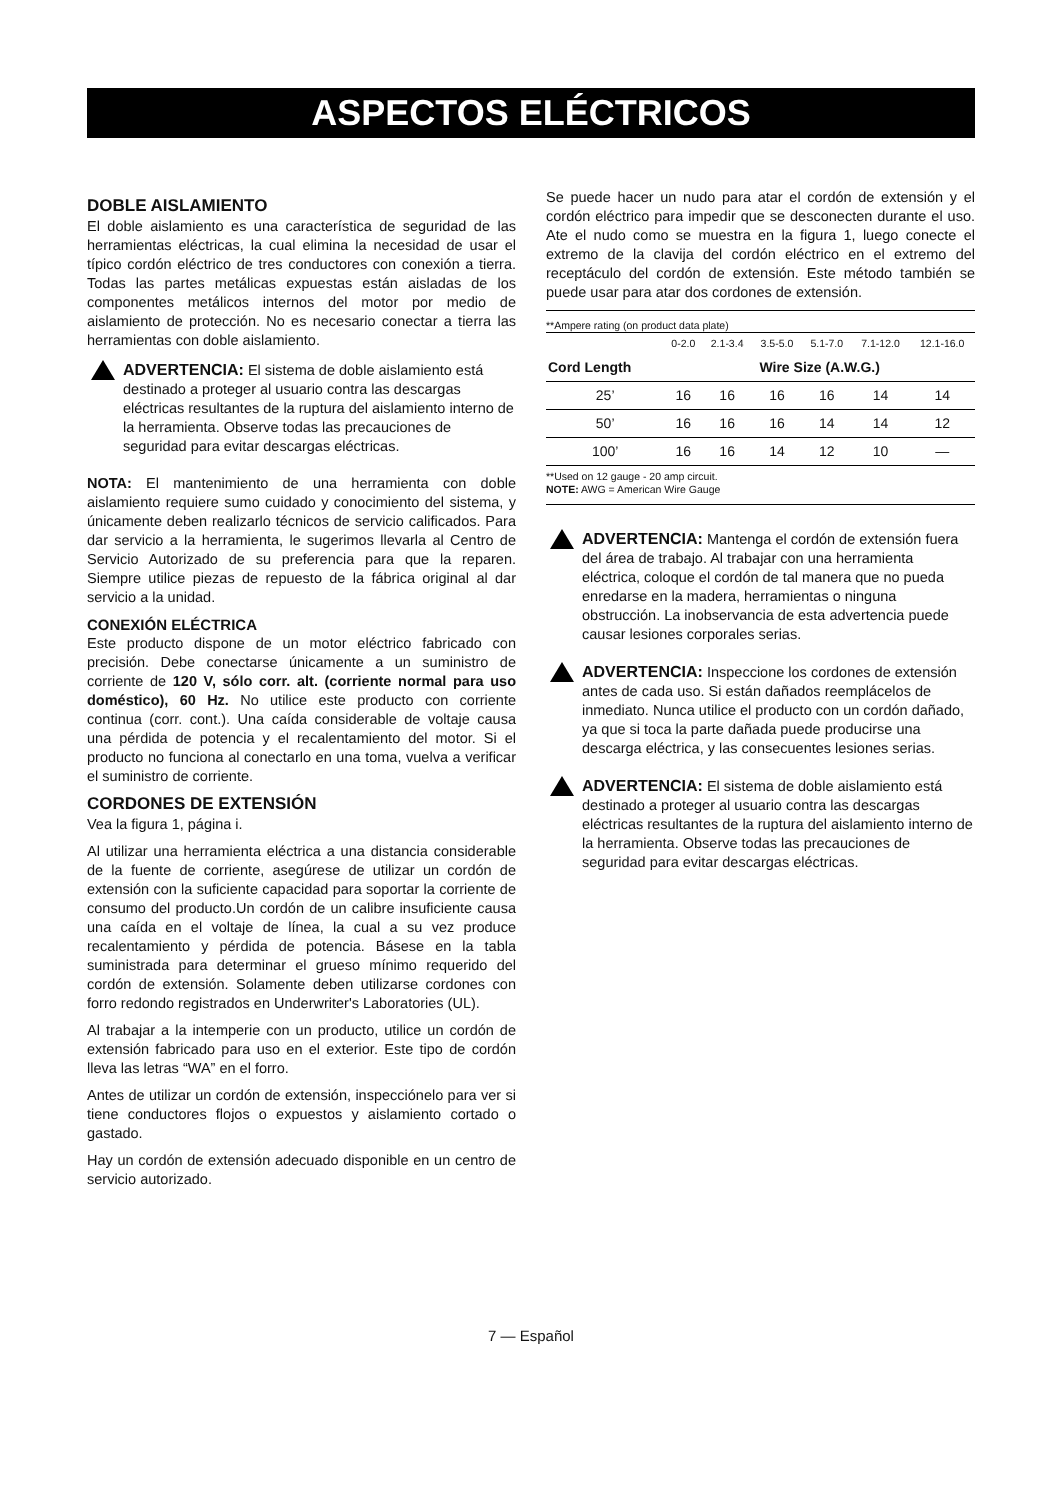ASPECTOS ELÉCTRICOS
DOBLE AISLAMIENTO
El doble aislamiento es una característica de seguridad de las herramientas eléctricas, la cual elimina la necesidad de usar el típico cordón eléctrico de tres conductores con conexión a tierra. Todas las partes metálicas expuestas están aisladas de los componentes metálicos internos del motor por medio de aislamiento de protección. No es necesario conectar a tierra las herramientas con doble aislamiento.
ADVERTENCIA: El sistema de doble aislamiento está destinado a proteger al usuario contra las descargas eléctricas resultantes de la ruptura del aislamiento interno de la herramienta. Observe todas las precauciones de seguridad para evitar descargas eléctricas.
NOTA: El mantenimiento de una herramienta con doble aislamiento requiere sumo cuidado y conocimiento del sistema, y únicamente deben realizarlo técnicos de servicio calificados. Para dar servicio a la herramienta, le sugerimos llevarla al Centro de Servicio Autorizado de su preferencia para que la reparen. Siempre utilice piezas de repuesto de la fábrica original al dar servicio a la unidad.
CONEXIÓN ELÉCTRICA
Este producto dispone de un motor eléctrico fabricado con precisión. Debe conectarse únicamente a un suministro de corriente de 120 V, sólo corr. alt. (corriente normal para uso doméstico), 60 Hz. No utilice este producto con corriente continua (corr. cont.). Una caída considerable de voltaje causa una pérdida de potencia y el recalentamiento del motor. Si el producto no funciona al conectarlo en una toma, vuelva a verificar el suministro de corriente.
CORDONES DE EXTENSIÓN
Vea la figura 1, página i.
Al utilizar una herramienta eléctrica a una distancia considerable de la fuente de corriente, asegúrese de utilizar un cordón de extensión con la suficiente capacidad para soportar la corriente de consumo del producto.Un cordón de un calibre insuficiente causa una caída en el voltaje de línea, la cual a su vez produce recalentamiento y pérdida de potencia. Básese en la tabla suministrada para determinar el grueso mínimo requerido del cordón de extensión. Solamente deben utilizarse cordones con forro redondo registrados en Underwriter's Laboratories (UL).
Al trabajar a la intemperie con un producto, utilice un cordón de extensión fabricado para uso en el exterior. Este tipo de cordón lleva las letras “WA” en el forro.
Antes de utilizar un cordón de extensión, inspecciónelo para ver si tiene conductores flojos o expuestos y aislamiento cortado o gastado.
Hay un cordón de extensión adecuado disponible en un centro de servicio autorizado.
Se puede hacer un nudo para atar el cordón de extensión y el cordón eléctrico para impedir que se desconecten durante el uso. Ate el nudo como se muestra en la figura 1, luego conecte el extremo de la clavija del cordón eléctrico en el extremo del receptáculo del cordón de extensión. Este método también se puede usar para atar dos cordones de extensión.
**Ampere rating (on product data plate)
| | 0-2.0 | 2.1-3.4 | 3.5-5.0 | 5.1-7.0 | 7.1-12.0 | 12.1-16.0 |
| Cord Length | Wire Size (A.W.G.) | | | | | |
| 25’ | 16 | 16 | 16 | 16 | 14 | 14 |
| 50’ | 16 | 16 | 16 | 14 | 14 | 12 |
| 100’ | 16 | 16 | 14 | 12 | 10 | — |
**Used on 12 gauge - 20 amp circuit.
NOTE: AWG = American Wire Gauge
ADVERTENCIA: Mantenga el cordón de extensión fuera del área de trabajo. Al trabajar con una herramienta eléctrica, coloque el cordón de tal manera que no pueda enredarse en la madera, herramientas o ninguna obstrucción. La inobservancia de esta advertencia puede causar lesiones corporales serias.
ADVERTENCIA: Inspeccione los cordones de extensión antes de cada uso. Si están dañados reemplácelos de inmediato. Nunca utilice el producto con un cordón dañado, ya que si toca la parte dañada puede producirse una descarga eléctrica, y las consecuentes lesiones serias.
ADVERTENCIA: El sistema de doble aislamiento está destinado a proteger al usuario contra las descargas eléctricas resultantes de la ruptura del aislamiento interno de la herramienta. Observe todas las precauciones de seguridad para evitar descargas eléctricas.
7 — Español